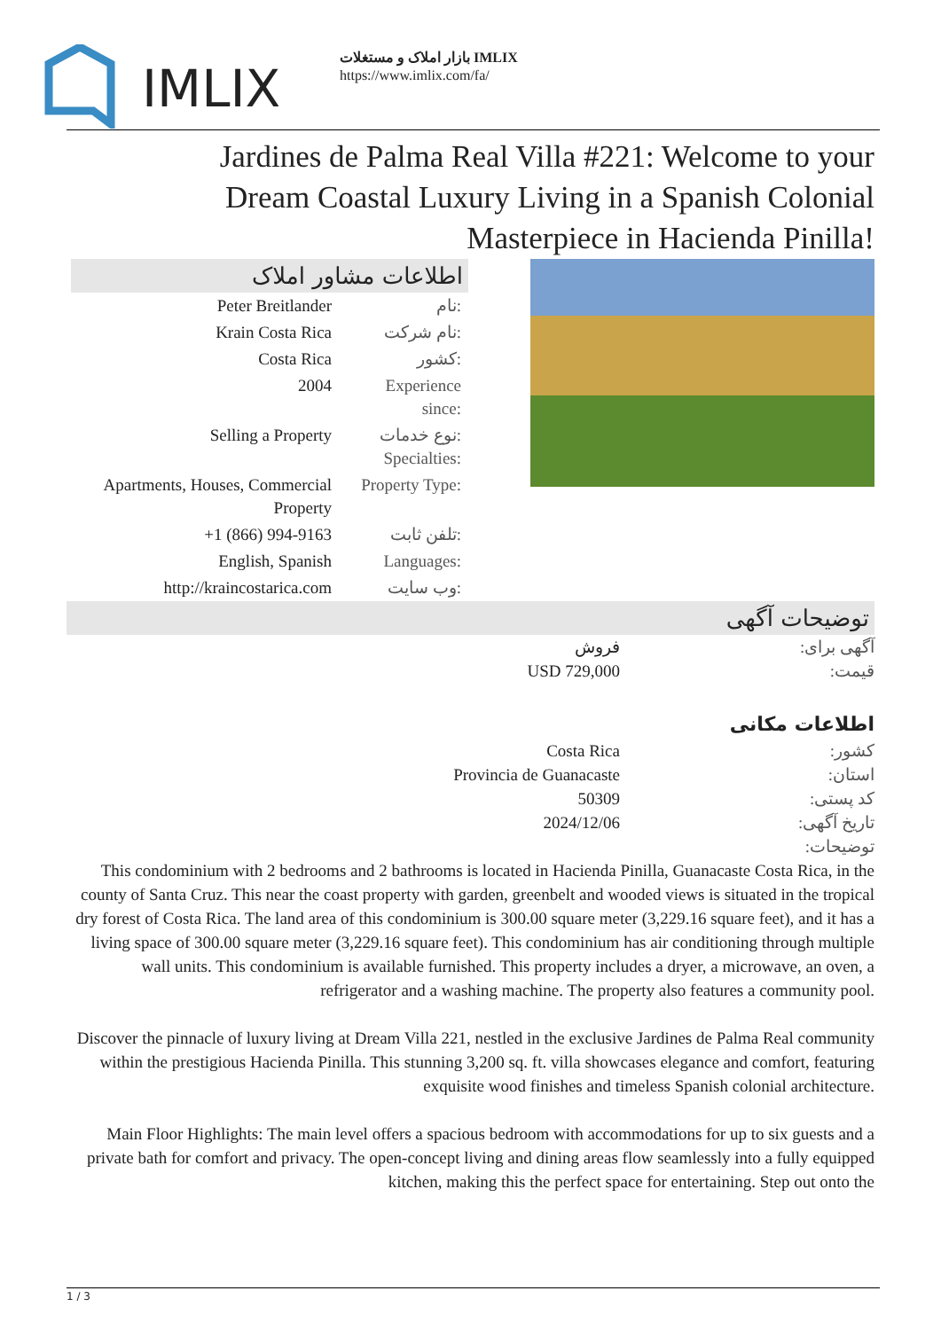IMLIX
بازار املاک و مستغلات IMLIX
https://www.imlix.com/fa/
Jardines de Palma Real Villa #221: Welcome to your Dream Coastal Luxury Living in a Spanish Colonial Masterpiece in Hacienda Pinilla!
اطلاعات مشاور املاک
| Peter Breitlander | نام: |
| Krain Costa Rica | نام شرکت: |
| Costa Rica | کشور: |
| 2004 | Experience since: |
| Selling a Property | نوع خدمات: Specialties: |
| Apartments, Houses, Commercial Property | Property Type: |
| +1 (866) 994-9163 | تلفن ثابت: |
| English, Spanish | Languages: |
| http://kraincostarica.com | وب سایت: |
توضیحات آگهی
| فروش | آگهی برای: |
| USD 729,000 | قیمت: |
اطلاعات مکانی
| Costa Rica | کشور: |
| Provincia de Guanacaste | استان: |
| 50309 | کد پستی: |
| 2024/12/06 | تاریخ آگهی: |
| | توضیحات: |
This condominium with 2 bedrooms and 2 bathrooms is located in Hacienda Pinilla, Guanacaste Costa Rica, in the county of Santa Cruz. This near the coast property with garden, greenbelt and wooded views is situated in the tropical dry forest of Costa Rica. The land area of this condominium is 300.00 square meter (3,229.16 square feet), and it has a living space of 300.00 square meter (3,229.16 square feet). This condominium has air conditioning through multiple wall units. This condominium is available furnished. This property includes a dryer, a microwave, an oven, a refrigerator and a washing machine. The property also features a community pool.
Discover the pinnacle of luxury living at Dream Villa 221, nestled in the exclusive Jardines de Palma Real community within the prestigious Hacienda Pinilla. This stunning 3,200 sq. ft. villa showcases elegance and comfort, featuring exquisite wood finishes and timeless Spanish colonial architecture.
Main Floor Highlights: The main level offers a spacious bedroom with accommodations for up to six guests and a private bath for comfort and privacy. The open-concept living and dining areas flow seamlessly into a fully equipped kitchen, making this the perfect space for entertaining. Step out onto the
1 / 3